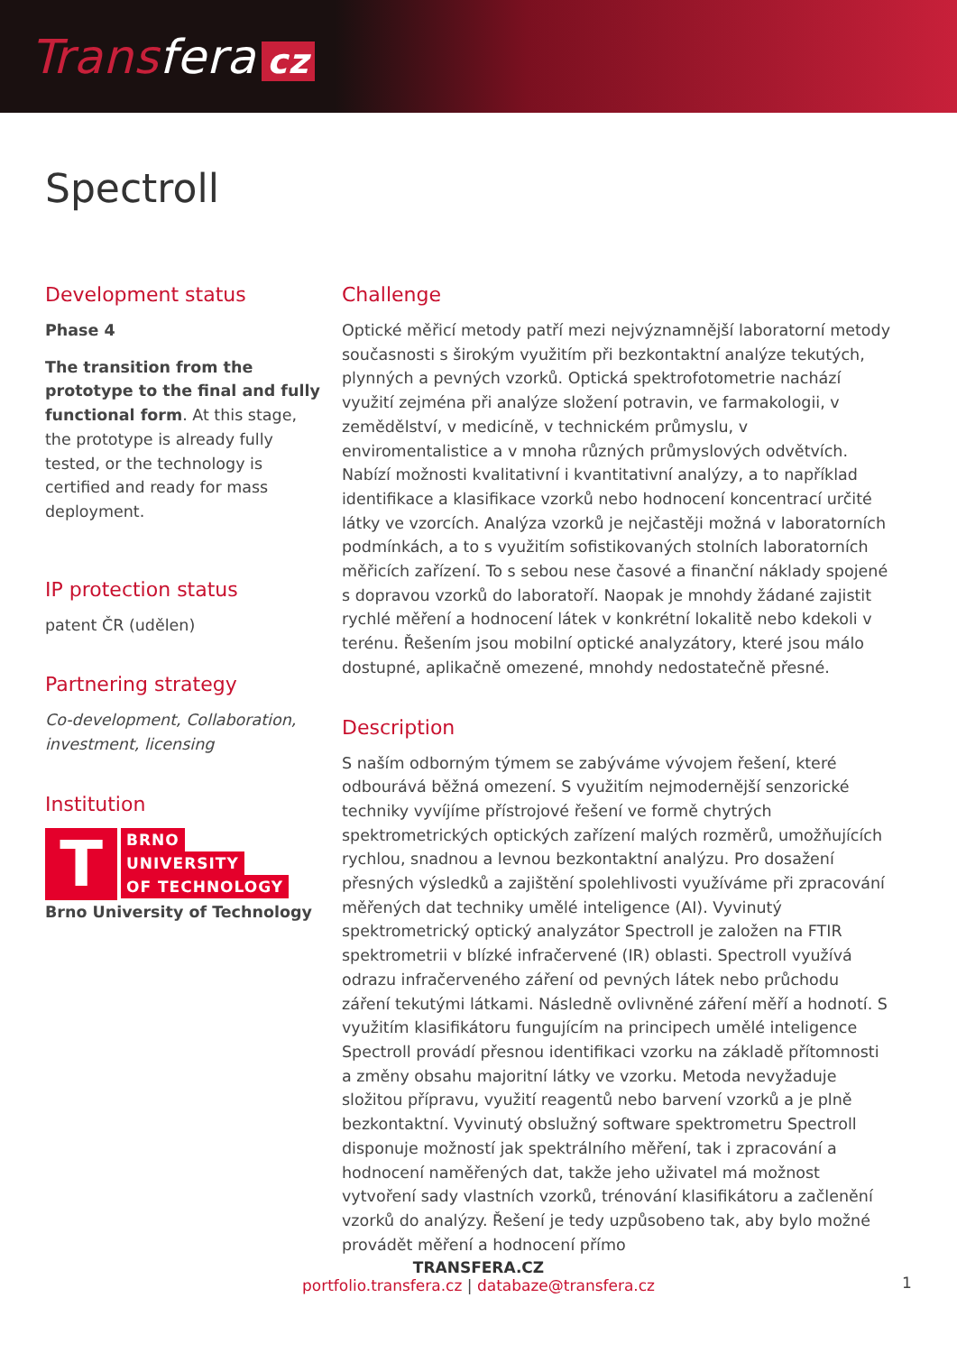Transfera cz
Spectroll
Development status
Phase 4
The transition from the prototype to the final and fully functional form. At this stage, the prototype is already fully tested, or the technology is certified and ready for mass deployment.
IP protection status
patent ČR (udělen)
Partnering strategy
Co-development, Collaboration, investment, licensing
Institution
T
BRNO
UNIVERSITY
OF TECHNOLOGY
Brno University of Technology
Challenge
Optické měřicí metody patří mezi nejvýznamnější laboratorní metody současnosti s širokým využitím při bezkontaktní analýze tekutých, plynných a pevných vzorků. Optická spektrofotometrie nachází využití zejména při analýze složení potravin, ve farmakologii, v zemědělství, v medicíně, v technickém průmyslu, v enviromentalistice a v mnoha různých průmyslových odvětvích. Nabízí možnosti kvalitativní i kvantitativní analýzy, a to například identifikace a klasifikace vzorků nebo hodnocení koncentrací určité látky ve vzorcích. Analýza vzorků je nejčastěji možná v laboratorních podmínkách, a to s využitím sofistikovaných stolních laboratorních měřicích zařízení. To s sebou nese časové a finanční náklady spojené s dopravou vzorků do laboratoří. Naopak je mnohdy žádané zajistit rychlé měření a hodnocení látek v konkrétní lokalitě nebo kdekoli v terénu. Řešením jsou mobilní optické analyzátory, které jsou málo dostupné, aplikačně omezené, mnohdy nedostatečně přesné.
Description
S naším odborným týmem se zabýváme vývojem řešení, které odbourává běžná omezení. S využitím nejmodernější senzorické techniky vyvíjíme přístrojové řešení ve formě chytrých spektrometrických optických zařízení malých rozměrů, umožňujících rychlou, snadnou a levnou bezkontaktní analýzu. Pro dosažení přesných výsledků a zajištění spolehlivosti využíváme při zpracování měřených dat techniky umělé inteligence (AI). Vyvinutý spektrometrický optický analyzátor Spectroll je založen na FTIR spektrometrii v blízké infračervené (IR) oblasti. Spectroll využívá odrazu infračerveného záření od pevných látek nebo průchodu záření tekutými látkami. Následně ovlivněné záření měří a hodnotí. S využitím klasifikátoru fungujícím na principech umělé inteligence Spectroll provádí přesnou identifikaci vzorku na základě přítomnosti a změny obsahu majoritní látky ve vzorku. Metoda nevyžaduje složitou přípravu, využití reagentů nebo barvení vzorků a je plně bezkontaktní. Vyvinutý obslužný software spektrometru Spectroll disponuje možností jak spektrálního měření, tak i zpracování a hodnocení naměřených dat, takže jeho uživatel má možnost vytvoření sady vlastních vzorků, trénování klasifikátoru a začlenění vzorků do analýzy. Řešení je tedy uzpůsobeno tak, aby bylo možné provádět měření a hodnocení přímo
TRANSFERA.CZ
portfolio.transfera.cz | databaze@transfera.cz
1